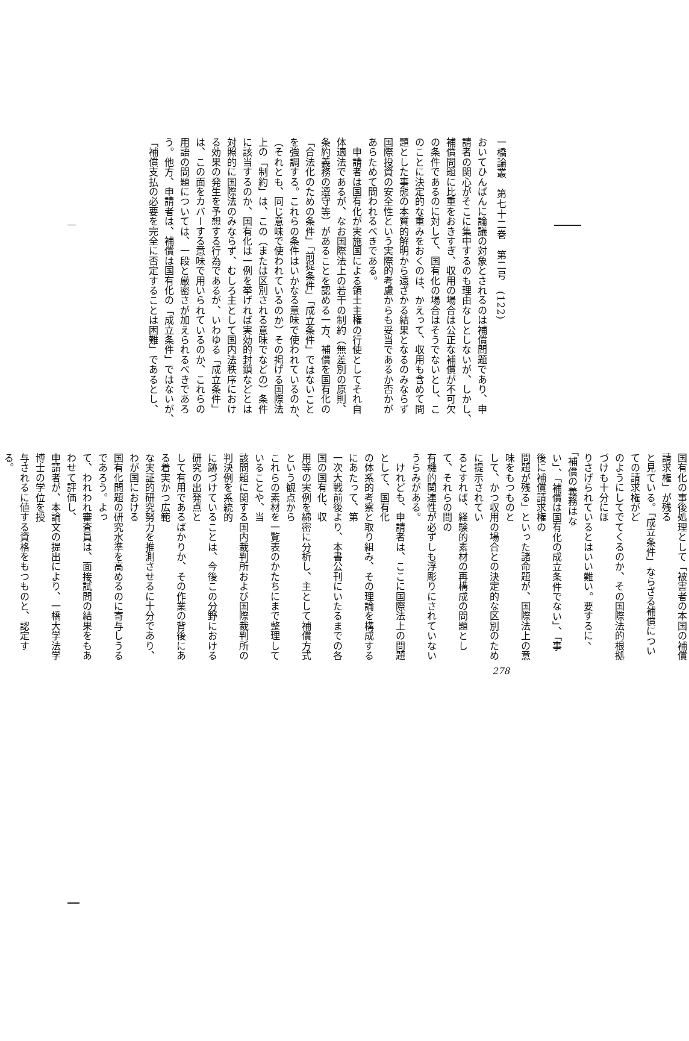一橋論叢　第七十二巻　第二号　(122)
おいてひんぱんに論議の対象とされるのは補償問題であり、申
請者の関心がそこに集中するのも理由なしとしないが、しかし、
補償問題に比重をおきすぎ、収用の場合は公正な補償が不可欠
の条件であるのに対して、国有化の場合はそうでないとし、こ
のことに決定的な重みをおくのは、かえって、収用も含めて問
題とした事態の本質的解明から遠ざかる結果となるのみならず
国際投資の安全性という実際的考慮からも妥当であるか否かが
あらためて問われるべきである。
　申請者は国有化が実施国による領土主権の行使としてそれ自
体適法であるが、なお国際法上の若干の制約（無差別の原則、
条約義務の遵守等）があることを認める一方、補償を国有化の
「合法化のための条件」「前提条件」「成立条件」ではないこと
を強調する。これらの条件はいかなる意味で使われているのか、
（それとも、同じ意味で使われているのか）その掲げる国際法
上の「制約」は、この（または区別される意味でなどの）条件
に該当するのか、国有化は一例を挙げれば実効的封鎖などとは
対照的に国際法のみならず、むしろ主として国内法秩序におけ
る効果の発生を予想する行為であるが、いわゆる「成立条件」
は、この面をカバーする意味で用いられているのか、これらの
用語の問題については、一段と厳密さが加えられるべきであろ
う。他方、申請者は、補償は国有化の「成立条件」ではないが、
「補償支払の必要を完全に否定することは困難」であるとし、
国有化の事後処理として「被害者の本国の補償請求権」が残る
と見ている。「成立条件」ならざる補償についての請求権がど
のようにしてでてくるのか、その国際法的根拠づけも十分にほ
りさげられているとはいい難い。要するに、「補償の義務はな
い」、「補償は国有化の成立条件でない」、「事後に補償請求権の
問題が残る」といった諸命題が、国際法上の意味をもつものと
して、かつ収用の場合との決定的な区別のために提示されてい
るとすれば、経験的素材の再構成の問題として、それらの間の
有機的関連性が必ずしも浮彫りにされていないうらみがある。
　けれども、申請者は、ここに国際法上の問題として、国有化
の体系的考察と取り組み、その理論を構成するにあたって、第
一次大戦前後より、本書公刊にいたるまでの各国の国有化、収
用等の実例を綿密に分析し、主として補償方式という観点から
これらの素材を一覧表のかたちにまで整理していることや、当
該問題に関する国内裁判所および国際裁判所の判決例を系統的
に跡づけていることは、今後この分野における研究の出発点と
して有用であるばかりか、その作業の背後にある着実かつ広範
な実証的研究努力を推測させるに十分であり、わが国における
国有化問題の研究水準を高めるのに寄与しうるであろう。よっ
て、われわれ審査員は、面接試問の結果をもあわせて評価し、
申請者が、本論文の提出により、一橋大学法学博士の学位を授
与されるに値する資格をもつものと、認定する。
278